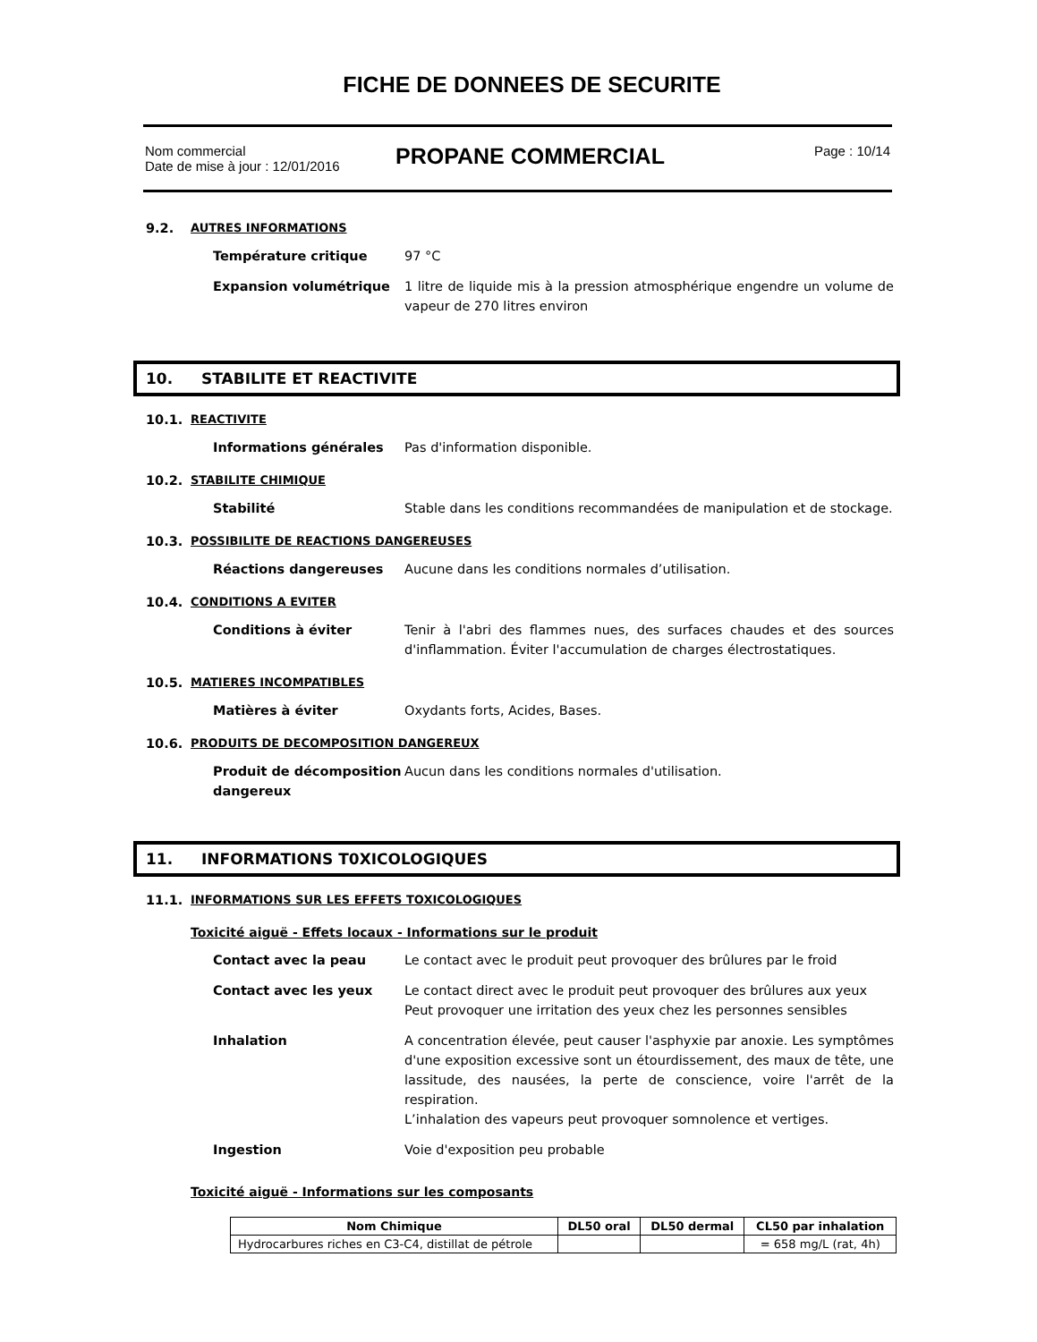FICHE DE DONNEES DE SECURITE
Nom commercial
Date de mise à jour : 12/01/2016
PROPANE COMMERCIAL
Page : 10/14
9.2. AUTRES INFORMATIONS
Température critique 97 °C
Expansion volumétrique 1 litre de liquide mis à la pression atmosphérique engendre un volume de vapeur de 270 litres environ
10. STABILITE ET REACTIVITE
10.1. REACTIVITE
Informations générales Pas d'information disponible.
10.2. STABILITE CHIMIQUE
Stabilité Stable dans les conditions recommandées de manipulation et de stockage.
10.3. POSSIBILITE DE REACTIONS DANGEREUSES
Réactions dangereuses Aucune dans les conditions normales d’utilisation.
10.4. CONDITIONS A EVITER
Conditions à éviter Tenir à l'abri des flammes nues, des surfaces chaudes et des sources d'inflammation. Éviter l'accumulation de charges électrostatiques.
10.5. MATIERES INCOMPATIBLES
Matières à éviter Oxydants forts, Acides, Bases.
10.6. PRODUITS DE DECOMPOSITION DANGEREUX
Produit de décomposition dangereux
Aucun dans les conditions normales d'utilisation.
11. INFORMATIONS T0XICOLOGIQUES
11.1. INFORMATIONS SUR LES EFFETS TOXICOLOGIQUES
Toxicité aiguë - Effets locaux - Informations sur le produit
Contact avec la peau Le contact avec le produit peut provoquer des brûlures par le froid
Contact avec les yeux Le contact direct avec le produit peut provoquer des brûlures aux yeux
Peut provoquer une irritation des yeux chez les personnes sensibles
Inhalation A concentration élevée, peut causer l'asphyxie par anoxie. Les symptômes d'une exposition excessive sont un étourdissement, des maux de tête, une lassitude, des nausées, la perte de conscience, voire l'arrêt de la respiration.
L’inhalation des vapeurs peut provoquer somnolence et vertiges.
Ingestion Voie d'exposition peu probable
Toxicité aiguë - Informations sur les composants
| Nom Chimique | DL50 oral | DL50 dermal | CL50 par inhalation |
| --- | --- | --- | --- |
| Hydrocarbures riches en C3-C4, distillat de pétrole | | | = 658 mg/L (rat, 4h) |